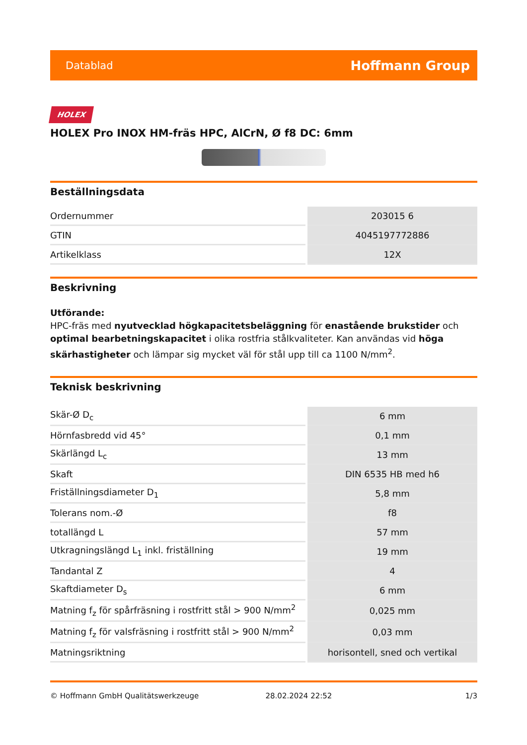Datablad Hoffmann Group
HOLEX
HOLEX Pro INOX HM-fräs HPC, AlCrN, Ø f8 DC: 6mm
Beställningsdata
| Ordernummer | 203015 6 |
| GTIN | 4045197772886 |
| Artikelklass | 12X |
Beskrivning
Utförande:
HPC-fräs med nyutvecklad högkapacitetsbeläggning för enastående brukstider och optimal bearbetningskapacitet i olika rostfria stålkvaliteter. Kan användas vid höga skärhastigheter och lämpar sig mycket väl för stål upp till ca 1100 N/mm<sup>2</sup>.
Teknisk beskrivning
| Skär-Ø D<sub>c</sub> | 6 mm |
| Hörnfasbredd vid 45° | 0,1 mm |
| Skärlängd L<sub>c</sub> | 13 mm |
| Skaft | DIN 6535 HB med h6 |
| Friställningsdiameter D<sub>1</sub> | 5,8 mm |
| Tolerans nom.-Ø | f8 |
| totallängd L | 57 mm |
| Utkragningslängd L<sub>1</sub> inkl. friställning | 19 mm |
| Tandantal Z | 4 |
| Skaftdiameter D<sub>s</sub> | 6 mm |
| Matning f<sub>z</sub> för spårfräsning i rostfritt stål > 900 N/mm<sup>2</sup> | 0,025 mm |
| Matning f<sub>z</sub> för valsfräsning i rostfritt stål > 900 N/mm<sup>2</sup> | 0,03 mm |
| Matningsriktning | horisontell, sned och vertikal |
© Hoffmann GmbH Qualitätswerkzeuge 28.02.2024 22:52 1/3